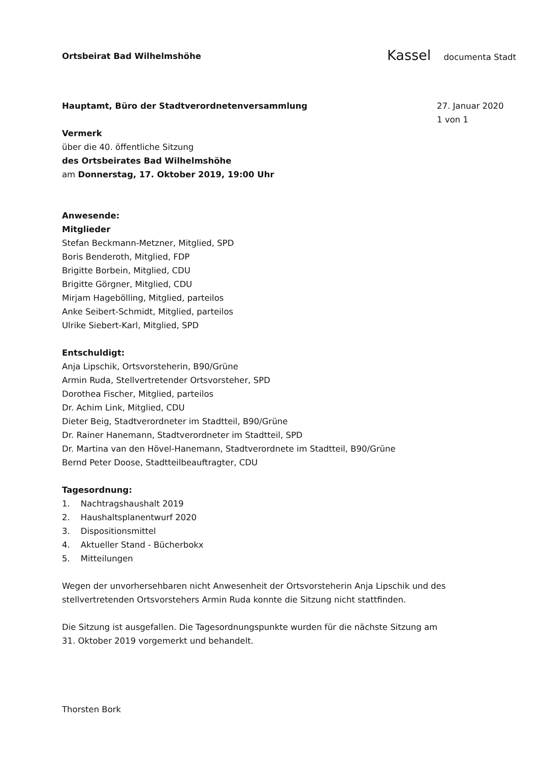Ortsbeirat Bad Wilhelmshöhe Kassel documenta Stadt
Hauptamt, Büro der Stadtverordnetenversammlung
Vermerk
über die 40. öffentliche Sitzung
des Ortsbeirates Bad Wilhelmshöhe
am Donnerstag, 17. Oktober 2019, 19:00 Uhr
Anwesende:
Mitglieder
Stefan Beckmann-Metzner, Mitglied, SPD
Boris Benderoth, Mitglied, FDP
Brigitte Borbein, Mitglied, CDU
Brigitte Görgner, Mitglied, CDU
Mirjam Hagebölling, Mitglied, parteilos
Anke Seibert-Schmidt, Mitglied, parteilos
Ulrike Siebert-Karl, Mitglied, SPD
Entschuldigt:
Anja Lipschik, Ortsvorsteherin, B90/Grüne
Armin Ruda, Stellvertretender Ortsvorsteher, SPD
Dorothea Fischer, Mitglied, parteilos
Dr. Achim Link, Mitglied, CDU
Dieter Beig, Stadtverordneter im Stadtteil, B90/Grüne
Dr. Rainer Hanemann, Stadtverordneter im Stadtteil, SPD
Dr. Martina van den Hövel-Hanemann, Stadtverordnete im Stadtteil, B90/Grüne
Bernd Peter Doose, Stadtteilbeauftragter, CDU
Tagesordnung:
1. Nachtragshaushalt 2019
2. Haushaltsplanentwurf 2020
3. Dispositionsmittel
4. Aktueller Stand - Bücherbokx
5. Mitteilungen
Wegen der unvorhersehbaren nicht Anwesenheit der Ortsvorsteherin Anja Lipschik und des stellvertretenden Ortsvorstehers Armin Ruda konnte die Sitzung nicht stattfinden.
Die Sitzung ist ausgefallen. Die Tagesordnungspunkte wurden für die nächste Sitzung am 31. Oktober 2019 vorgemerkt und behandelt.
Thorsten Bork
27. Januar 2020
1 von 1